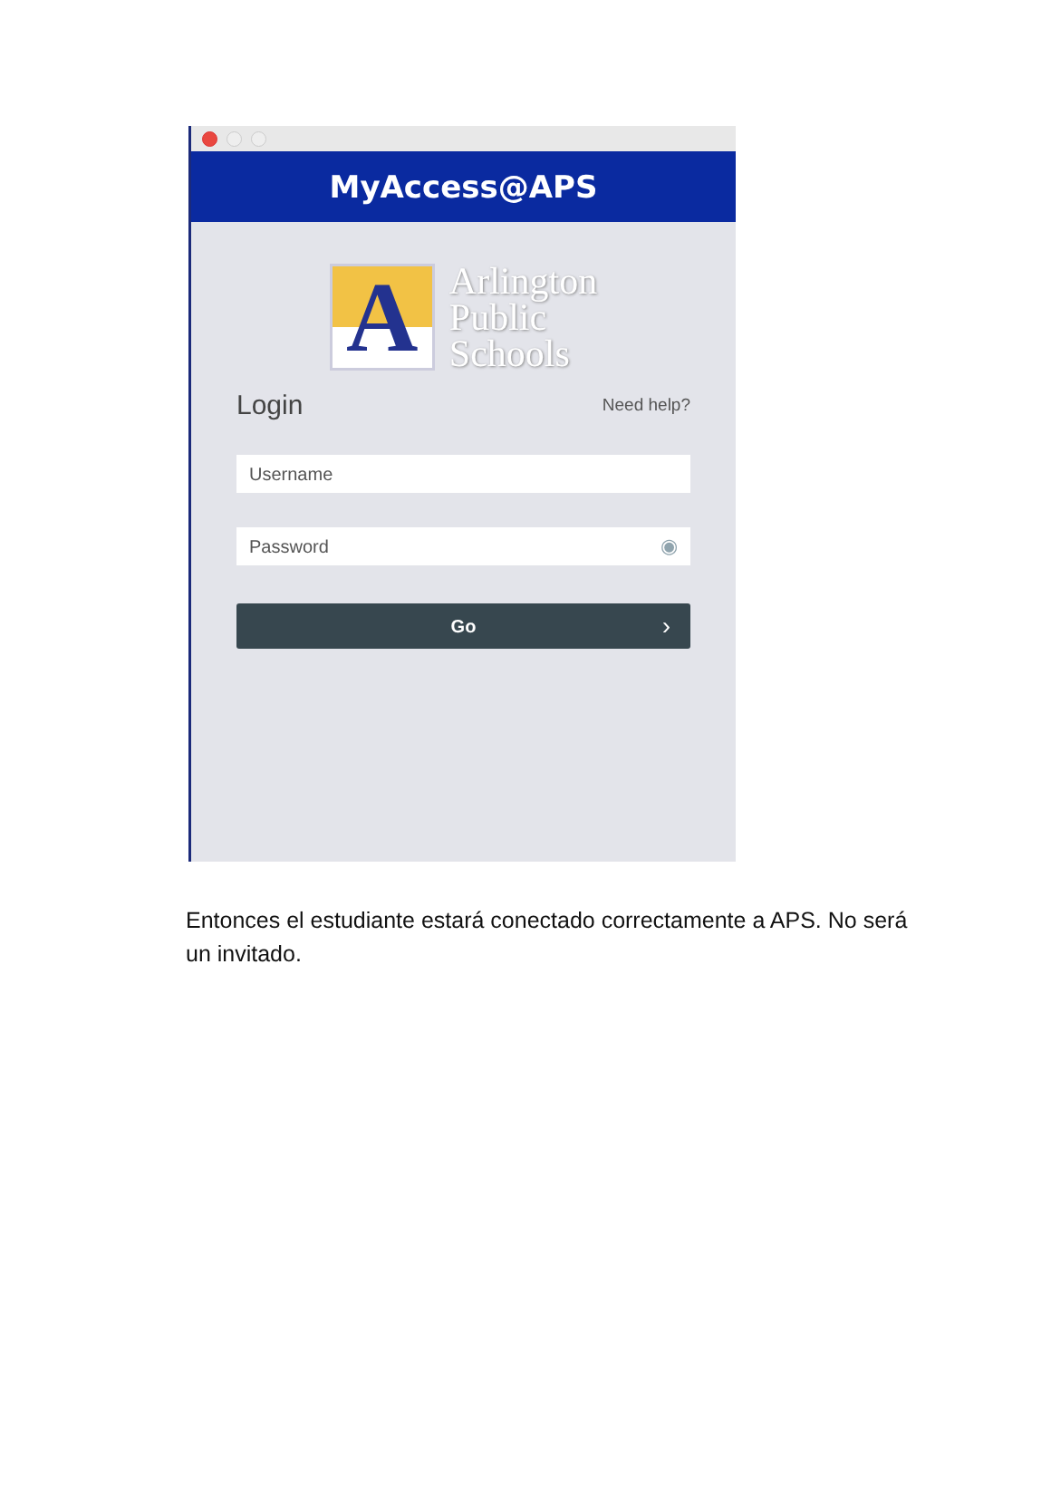MyAccess@APS
A
Arlington
Public
Schools
Login
Need help?
Username
Password ◉
Go ›
Entonces el estudiante estará conectado correctamente a APS. No será un invitado.